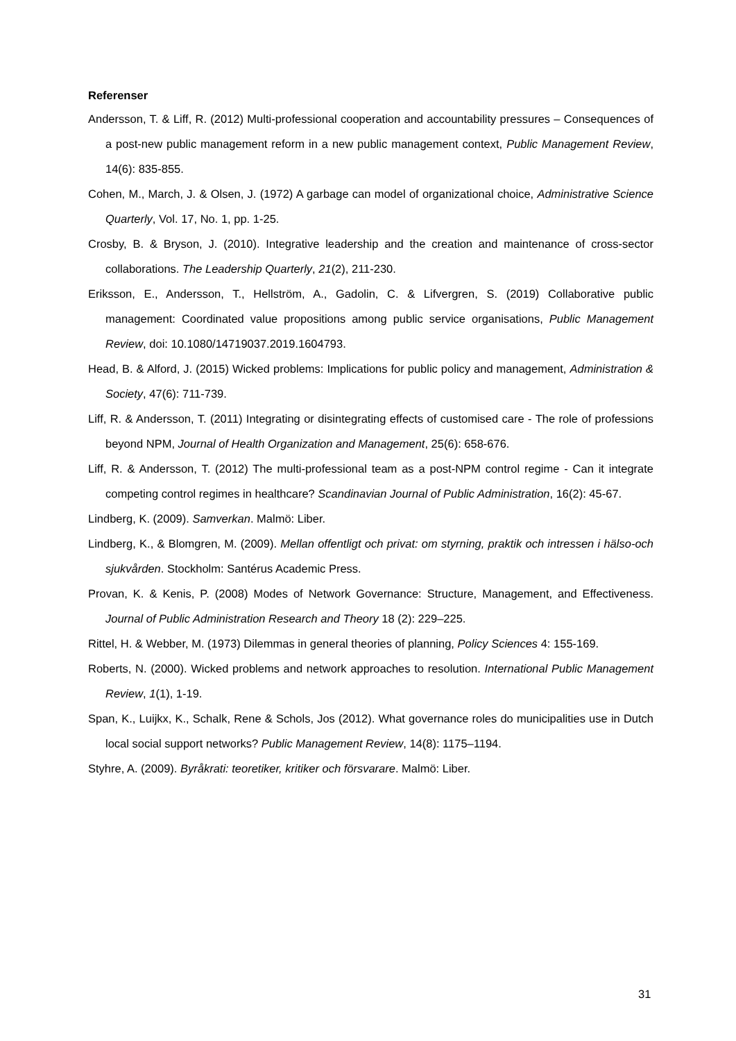Referenser
Andersson, T. & Liff, R. (2012) Multi-professional cooperation and accountability pressures – Consequences of a post-new public management reform in a new public management context, Public Management Review, 14(6): 835-855.
Cohen, M., March, J. & Olsen, J. (1972) A garbage can model of organizational choice, Administrative Science Quarterly, Vol. 17, No. 1, pp. 1-25.
Crosby, B. & Bryson, J. (2010). Integrative leadership and the creation and maintenance of cross-sector collaborations. The Leadership Quarterly, 21(2), 211-230.
Eriksson, E., Andersson, T., Hellström, A., Gadolin, C. & Lifvergren, S. (2019) Collaborative public management: Coordinated value propositions among public service organisations, Public Management Review, doi: 10.1080/14719037.2019.1604793.
Head, B. & Alford, J. (2015) Wicked problems: Implications for public policy and management, Administration & Society, 47(6): 711-739.
Liff, R. & Andersson, T. (2011) Integrating or disintegrating effects of customised care - The role of professions beyond NPM, Journal of Health Organization and Management, 25(6): 658-676.
Liff, R. & Andersson, T. (2012) The multi-professional team as a post-NPM control regime - Can it integrate competing control regimes in healthcare? Scandinavian Journal of Public Administration, 16(2): 45-67.
Lindberg, K. (2009). Samverkan. Malmö: Liber.
Lindberg, K., & Blomgren, M. (2009). Mellan offentligt och privat: om styrning, praktik och intressen i hälso-och sjukvården. Stockholm: Santérus Academic Press.
Provan, K. & Kenis, P. (2008) Modes of Network Governance: Structure, Management, and Effectiveness. Journal of Public Administration Research and Theory 18 (2): 229–225.
Rittel, H. & Webber, M. (1973) Dilemmas in general theories of planning, Policy Sciences 4: 155-169.
Roberts, N. (2000). Wicked problems and network approaches to resolution. International Public Management Review, 1(1), 1-19.
Span, K., Luijkx, K., Schalk, Rene & Schols, Jos (2012). What governance roles do municipalities use in Dutch local social support networks? Public Management Review, 14(8): 1175–1194.
Styhre, A. (2009). Byråkrati: teoretiker, kritiker och försvarare. Malmö: Liber.
31